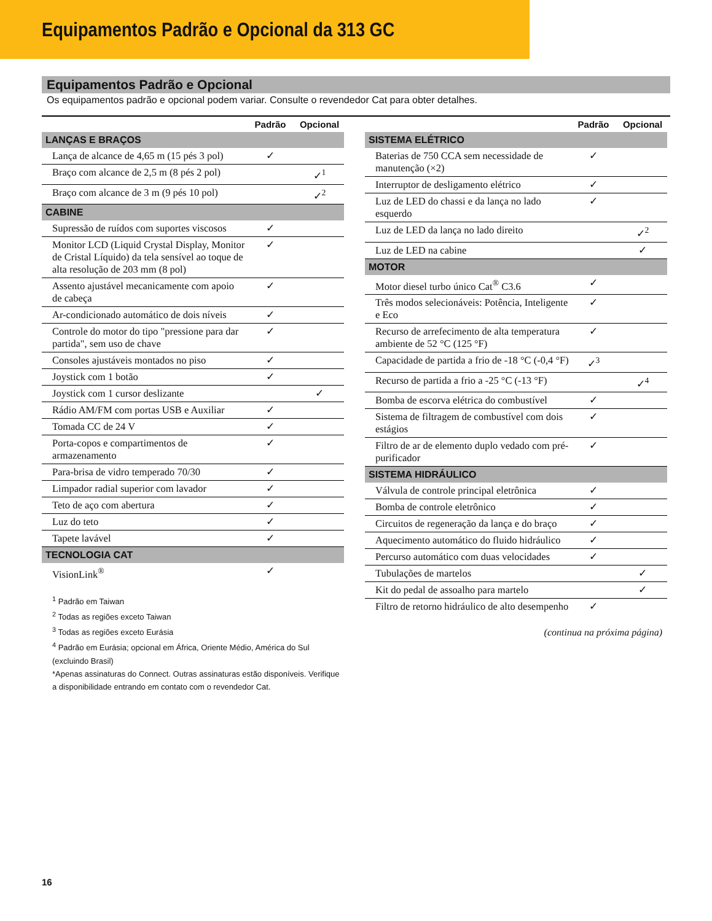Equipamentos Padrão e Opcional da 313 GC
Equipamentos Padrão e Opcional
Os equipamentos padrão e opcional podem variar. Consulte o revendedor Cat para obter detalhes.
| | Padrão | Opcional |
| --- | --- | --- |
| LANÇAS E BRAÇOS | | |
| Lança de alcance de 4,65 m (15 pés 3 pol) | ✓ | |
| Braço com alcance de 2,5 m (8 pés 2 pol) | | ✓<sup>1</sup> |
| Braço com alcance de 3 m (9 pés 10 pol) | | ✓<sup>2</sup> |
| CABINE | | |
| Supressão de ruídos com suportes viscosos | ✓ | |
| Monitor LCD (Liquid Crystal Display, Monitor de Cristal Líquido) da tela sensível ao toque de alta resolução de 203 mm (8 pol) | ✓ | |
| Assento ajustável mecanicamente com apoio de cabeça | ✓ | |
| Ar-condicionado automático de dois níveis | ✓ | |
| Controle do motor do tipo "pressione para dar partida", sem uso de chave | ✓ | |
| Consoles ajustáveis montados no piso | ✓ | |
| Joystick com 1 botão | ✓ | |
| Joystick com 1 cursor deslizante | | ✓ |
| Rádio AM/FM com portas USB e Auxiliar | ✓ | |
| Tomada CC de 24 V | ✓ | |
| Porta-copos e compartimentos de armazenamento | ✓ | |
| Para-brisa de vidro temperado 70/30 | ✓ | |
| Limpador radial superior com lavador | ✓ | |
| Teto de aço com abertura | ✓ | |
| Luz do teto | ✓ | |
| Tapete lavável | ✓ | |
| TECNOLOGIA CAT | | |
| VisionLink<sup>®</sup> | ✓ | |
<sup>1</sup> Padrão em Taiwan
<sup>2</sup> Todas as regiões exceto Taiwan
<sup>3</sup> Todas as regiões exceto Eurásia
<sup>4</sup> Padrão em Eurásia; opcional em África, Oriente Médio, América do Sul (excluindo Brasil)
*Apenas assinaturas do Connect. Outras assinaturas estão disponíveis. Verifique a disponibilidade entrando em contato com o revendedor Cat.
| | Padrão | Opcional |
| --- | --- | --- |
| SISTEMA ELÉTRICO | | |
| Baterias de 750 CCA sem necessidade de manutenção (×2) | ✓ | |
| Interruptor de desligamento elétrico | ✓ | |
| Luz de LED do chassi e da lança no lado esquerdo | ✓ | |
| Luz de LED da lança no lado direito | | ✓<sup>2</sup> |
| Luz de LED na cabine | | ✓ |
| MOTOR | | |
| Motor diesel turbo único Cat<sup>®</sup> C3.6 | ✓ | |
| Três modos selecionáveis: Potência, Inteligente e Eco | ✓ | |
| Recurso de arrefecimento de alta temperatura ambiente de 52 °C (125 °F) | ✓ | |
| Capacidade de partida a frio de -18 °C (-0,4 °F) | ✓<sup>3</sup> | |
| Recurso de partida a frio a -25 °C (-13 °F) | | ✓<sup>4</sup> |
| Bomba de escorva elétrica do combustível | ✓ | |
| Sistema de filtragem de combustível com dois estágios | ✓ | |
| Filtro de ar de elemento duplo vedado com pré-purificador | ✓ | |
| SISTEMA HIDRÁULICO | | |
| Válvula de controle principal eletrônica | ✓ | |
| Bomba de controle eletrônico | ✓ | |
| Circuitos de regeneração da lança e do braço | ✓ | |
| Aquecimento automático do fluido hidráulico | ✓ | |
| Percurso automático com duas velocidades | ✓ | |
| Tubulações de martelos | | ✓ |
| Kit do pedal de assoalho para martelo | | ✓ |
| Filtro de retorno hidráulico de alto desempenho | ✓ | |
(continua na próxima página)
16